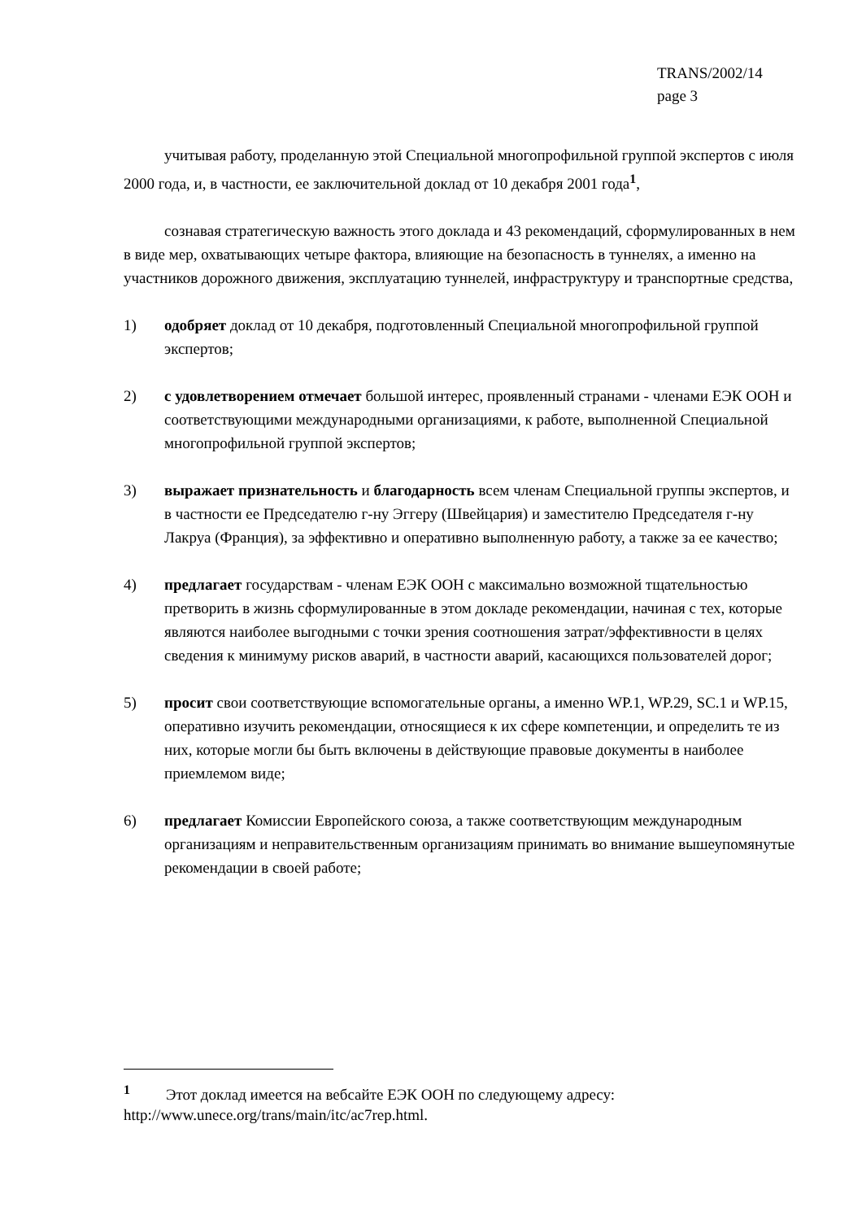TRANS/2002/14
page 3
учитывая работу, проделанную этой Специальной многопрофильной группой экспертов с июля 2000 года, и, в частности, ее заключительной доклад от 10 декабря 2001 года<sup>1</sup>,
сознавая стратегическую важность этого доклада и 43 рекомендаций, сформулированных в нем в виде мер, охватывающих четыре фактора, влияющие на безопасность в туннелях, а именно на участников дорожного движения, эксплуатацию туннелей, инфраструктуру и транспортные средства,
1) одобряет доклад от 10 декабря, подготовленный Специальной многопрофильной группой экспертов;
2) с удовлетворением отмечает большой интерес, проявленный странами - членами ЕЭК ООН и соответствующими международными организациями, к работе, выполненной Специальной многопрофильной группой экспертов;
3) выражает признательность и благодарность всем членам Специальной группы экспертов, и в частности ее Председателю г-ну Эггеру (Швейцария) и заместителю Председателя г-ну Лакруа (Франция), за эффективно и оперативно выполненную работу, а также за ее качество;
4) предлагает государствам - членам ЕЭК ООН с максимально возможной тщательностью претворить в жизнь сформулированные в этом докладе рекомендации, начиная с тех, которые являются наиболее выгодными с точки зрения соотношения затрат/эффективности в целях сведения к минимуму рисков аварий, в частности аварий, касающихся пользователей дорог;
5) просит свои соответствующие вспомогательные органы, а именно WP.1, WP.29, SC.1 и WP.15, оперативно изучить рекомендации, относящиеся к их сфере компетенции, и определить те из них, которые могли бы быть включены в действующие правовые документы в наиболее приемлемом виде;
6) предлагает Комиссии Европейского союза, а также соответствующим международным организациям и неправительственным организациям принимать во внимание вышеупомянутые рекомендации в своей работе;
<sup>1</sup> Этот доклад имеется на вебсайте ЕЭК ООН по следующему адресу: http://www.unece.org/trans/main/itc/ac7rep.html.